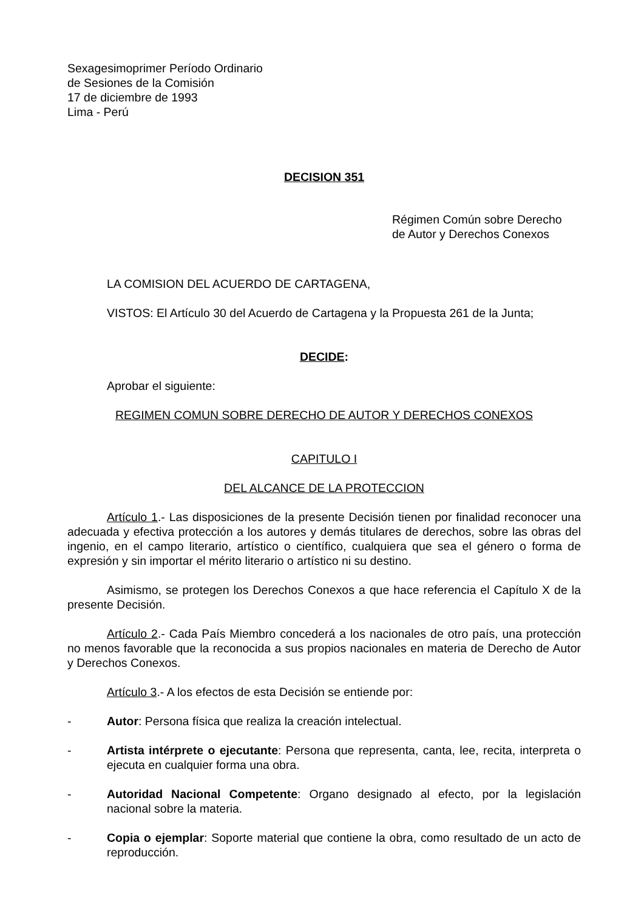Sexagesimoprimer Período Ordinario
de Sesiones de la Comisión
17 de diciembre de 1993
Lima - Perú
DECISION 351
Régimen Común sobre Derecho
de Autor y Derechos Conexos
LA COMISION DEL ACUERDO DE CARTAGENA,
VISTOS: El Artículo 30 del Acuerdo de Cartagena y la Propuesta 261 de la Junta;
DECIDE:
Aprobar el siguiente:
REGIMEN COMUN SOBRE DERECHO DE AUTOR Y DERECHOS CONEXOS
CAPITULO I
DEL ALCANCE DE LA PROTECCION
Artículo 1.- Las disposiciones de la presente Decisión tienen por finalidad reconocer una adecuada y efectiva protección a los autores y demás titulares de derechos, sobre las obras del ingenio, en el campo literario, artístico o científico, cualquiera que sea el género o forma de expresión y sin importar el mérito literario o artístico ni su destino.
Asimismo, se protegen los Derechos Conexos a que hace referencia el Capítulo X de la presente Decisión.
Artículo 2.- Cada País Miembro concederá a los nacionales de otro país, una protección no menos favorable que la reconocida a sus propios nacionales en materia de Derecho de Autor y Derechos Conexos.
Artículo 3.- A los efectos de esta Decisión se entiende por:
- Autor: Persona física que realiza la creación intelectual.
- Artista intérprete o ejecutante: Persona que representa, canta, lee, recita, interpreta o ejecuta en cualquier forma una obra.
- Autoridad Nacional Competente: Organo designado al efecto, por la legislación nacional sobre la materia.
- Copia o ejemplar: Soporte material que contiene la obra, como resultado de un acto de reproducción.